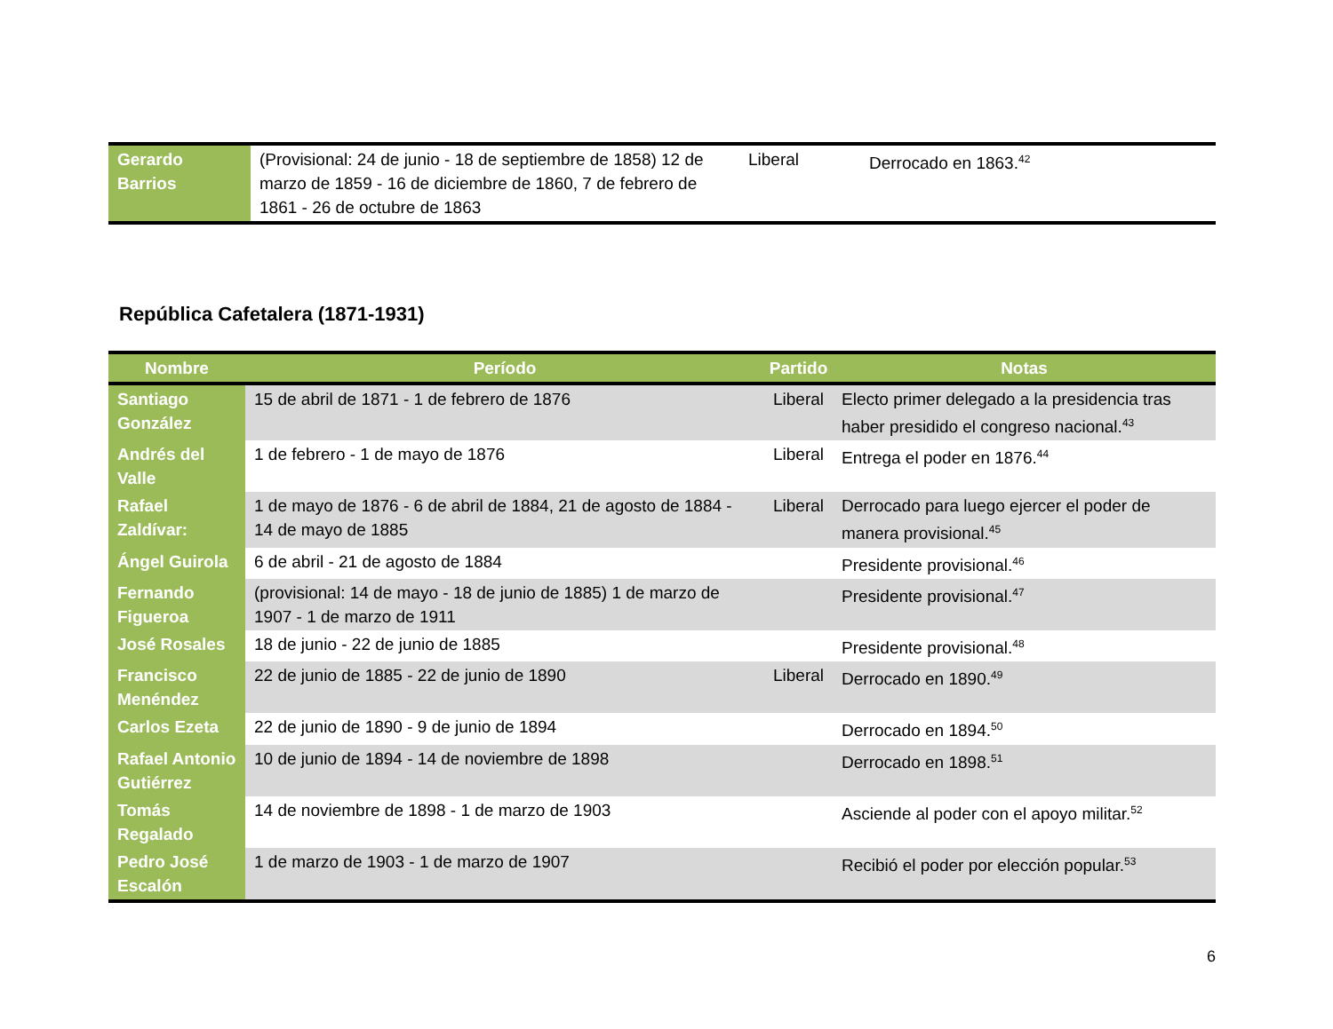| Gerardo Barrios | (Provisional: 24 de junio - 18 de septiembre de 1858) 12 de marzo de 1859 - 16 de diciembre de 1860, 7 de febrero de 1861 - 26 de octubre de 1863 | Liberal | Derrocado en 1863.<sup>42</sup> |
República Cafetalera (1871-1931)
| Nombre | Período | Partido | Notas |
| --- | --- | --- | --- |
| Santiago González | 15 de abril de 1871 - 1 de febrero de 1876 | Liberal | Electo primer delegado a la presidencia tras haber presidido el congreso nacional.<sup>43</sup> |
| Andrés del Valle | 1 de febrero - 1 de mayo de 1876 | Liberal | Entrega el poder en 1876.<sup>44</sup> |
| Rafael Zaldívar: | 1 de mayo de 1876 - 6 de abril de 1884, 21 de agosto de 1884 - 14 de mayo de 1885 | Liberal | Derrocado para luego ejercer el poder de manera provisional.<sup>45</sup> |
| Ángel Guirola | 6 de abril - 21 de agosto de 1884 | | Presidente provisional.<sup>46</sup> |
| Fernando Figueroa | (provisional: 14 de mayo - 18 de junio de 1885) 1 de marzo de 1907 - 1 de marzo de 1911 | | Presidente provisional.<sup>47</sup> |
| José Rosales | 18 de junio - 22 de junio de 1885 | | Presidente provisional.<sup>48</sup> |
| Francisco Menéndez | 22 de junio de 1885 - 22 de junio de 1890 | Liberal | Derrocado en 1890.<sup>49</sup> |
| Carlos Ezeta | 22 de junio de 1890 - 9 de junio de 1894 | | Derrocado en 1894.<sup>50</sup> |
| Rafael Antonio Gutiérrez | 10 de junio de 1894 - 14 de noviembre de 1898 | | Derrocado en 1898.<sup>51</sup> |
| Tomás Regalado | 14 de noviembre de 1898 - 1 de marzo de 1903 | | Asciende al poder con el apoyo militar.<sup>52</sup> |
| Pedro José Escalón | 1 de marzo de 1903 - 1 de marzo de 1907 | | Recibió el poder por elección popular.<sup>53</sup> |
6